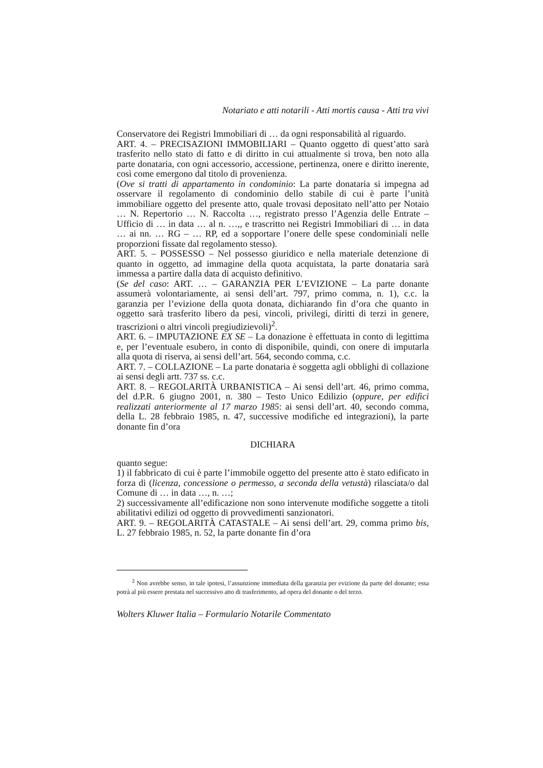Notariato e atti notarili - Atti mortis causa - Atti tra vivi
Conservatore dei Registri Immobiliari di … da ogni responsabilità al riguardo.
ART. 4. – PRECISAZIONI IMMOBILIARI – Quanto oggetto di quest’atto sarà trasferito nello stato di fatto e di diritto in cui attualmente si trova, ben noto alla parte donataria, con ogni accessorio, accessione, pertinenza, onere e diritto inerente, così come emergono dal titolo di provenienza.
(Ove si tratti di appartamento in condominio: La parte donataria si impegna ad osservare il regolamento di condominio dello stabile di cui è parte l’unità immobiliare oggetto del presente atto, quale trovasi depositato nell’atto per Notaio … N. Repertorio … N. Raccolta …, registrato presso l’Agenzia delle Entrate – Ufficio di … in data … al n. …,, e trascritto nei Registri Immobiliari di … in data … ai nn. … RG – … RP, ed a sopportare l’onere delle spese condominiali nelle proporzioni fissate dal regolamento stesso).
ART. 5. – POSSESSO – Nel possesso giuridico e nella materiale detenzione di quanto in oggetto, ad immagine della quota acquistata, la parte donataria sarà immessa a partire dalla data di acquisto definitivo.
(Se del caso: ART. … – GARANZIA PER L’EVIZIONE – La parte donante assumerà volontariamente, ai sensi dell’art. 797, primo comma, n. 1), c.c. la garanzia per l’evizione della quota donata, dichiarando fin d’ora che quanto in oggetto sarà trasferito libero da pesi, vincoli, privilegi, diritti di terzi in genere, trascrizioni o altri vincoli pregiudizievoli)<sup>2</sup>.
ART. 6. – IMPUTAZIONE EX SE – La donazione è effettuata in conto di legittima e, per l’eventuale esubero, in conto di disponibile, quindi, con onere di imputarla alla quota di riserva, ai sensi dell’art. 564, secondo comma, c.c.
ART. 7. – COLLAZIONE – La parte donataria è soggetta agli obblighi di collazione ai sensi degli artt. 737 ss. c.c.
ART. 8. – REGOLARITÀ URBANISTICA – Ai sensi dell’art. 46, primo comma, del d.P.R. 6 giugno 2001, n. 380 – Testo Unico Edilizio (oppure, per edifici realizzati anteriormente al 17 marzo 1985: ai sensi dell’art. 40, secondo comma, della L. 28 febbraio 1985, n. 47, successive modifiche ed integrazioni), la parte donante fin d’ora
DICHIARA
quanto segue:
1) il fabbricato di cui è parte l’immobile oggetto del presente atto è stato edificato in forza di (licenza, concessione o permesso, a seconda della vetustà) rilasciata/o dal Comune di … in data …, n. …;
2) successivamente all’edificazione non sono intervenute modifiche soggette a titoli abilitativi edilizi od oggetto di provvedimenti sanzionatori.
ART. 9. – REGOLARITÀ CATASTALE – Ai sensi dell’art. 29, comma primo bis, L. 27 febbraio 1985, n. 52, la parte donante fin d’ora
<sup>2</sup> Non avrebbe senso, in tale ipotesi, l’assunzione immediata della garanzia per evizione da parte del donante; essa potrà al più essere prestata nel successivo atto di trasferimento, ad opera del donante o del terzo.
Wolters Kluwer Italia – Formulario Notarile Commentato